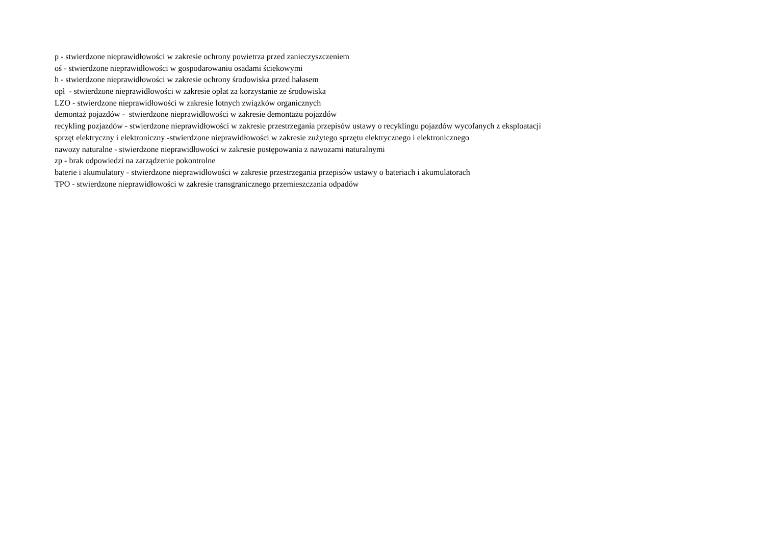p - stwierdzone nieprawidłowości w zakresie ochrony powietrza przed zanieczyszczeniem
oś - stwierdzone nieprawidłowości w gospodarowaniu osadami ściekowymi
h - stwierdzone nieprawidłowości w zakresie ochrony środowiska przed hałasem
opł - stwierdzone nieprawidłowości w zakresie opłat za korzystanie ze środowiska
LZO - stwierdzone nieprawidłowości w zakresie lotnych związków organicznych
demontaż pojazdów - stwierdzone nieprawidłowości w zakresie demontażu pojazdów
recykling pozjazdów - stwierdzone nieprawidłowości w zakresie przestrzegania przepisów ustawy o recyklingu pojazdów wycofanych z eksploatacji
sprzęt elektryczny i elektroniczny -stwierdzone nieprawidłowości w zakresie zużytego sprzętu elektrycznego i elektronicznego
nawozy naturalne - stwierdzone nieprawidłowości w zakresie postępowania z nawozami naturalnymi
zp - brak odpowiedzi na zarządzenie pokontrolne
baterie i akumulatory - stwierdzone nieprawidłowości w zakresie przestrzegania przepisów ustawy o bateriach i akumulatorach
TPO - stwierdzone nieprawidłowości w zakresie transgranicznego przemieszczania odpadów